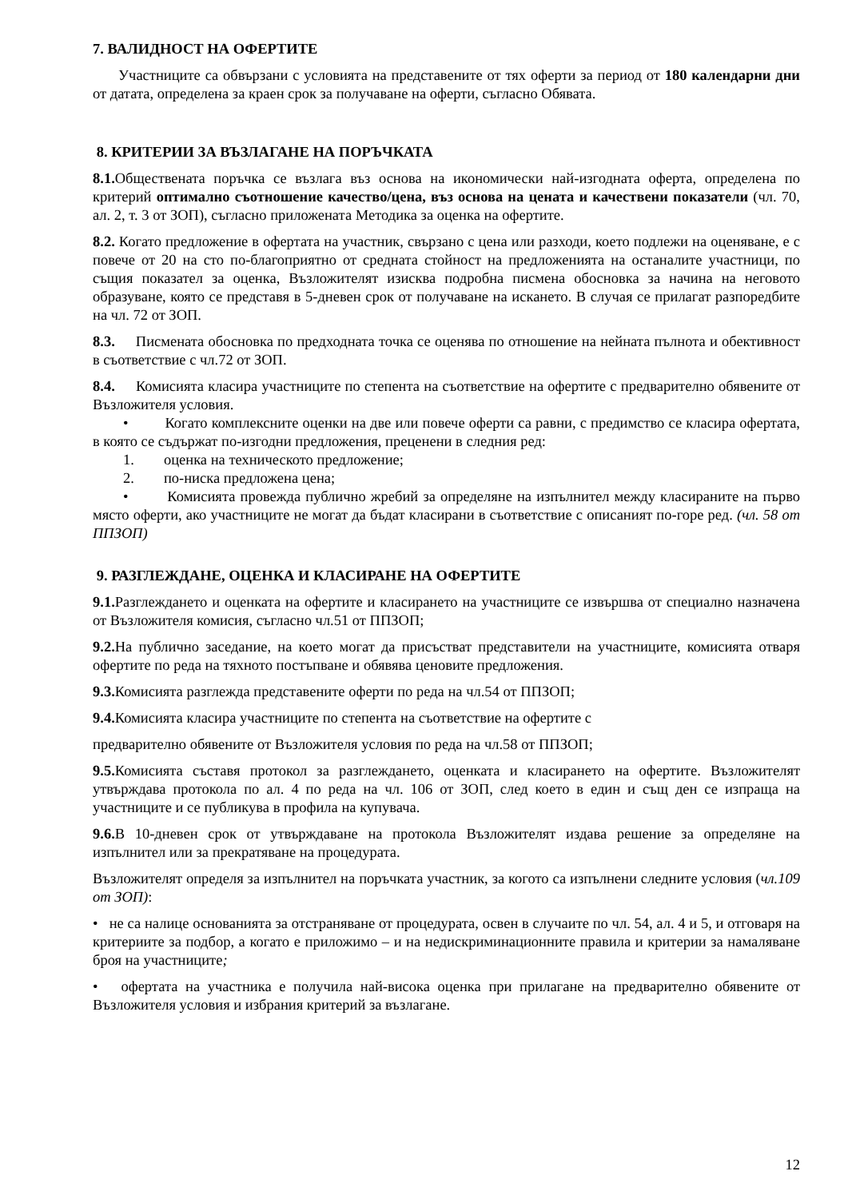7. ВАЛИДНОСТ НА ОФЕРТИТЕ
Участниците са обвързани с условията на представените от тях оферти за период от 180 календарни дни от датата, определена за краен срок за получаване на оферти, съгласно Обявата.
8. КРИТЕРИИ ЗА ВЪЗЛАГАНЕ НА ПОРЪЧКАТА
8.1. Обществената поръчка се възлага въз основа на икономически най-изгодната оферта, определена по критерий оптимално съотношение качество/цена, въз основа на цената и качествени показатели (чл. 70, ал. 2, т. 3 от ЗОП), съгласно приложената Методика за оценка на офертите.
8.2. Когато предложение в офертата на участник, свързано с цена или разходи, което подлежи на оценяване, е с повече от 20 на сто по-благоприятно от средната стойност на предложенията на останалите участници, по същия показател за оценка, Възложителят изисква подробна писмена обосновка за начина на неговото образуване, която се представя в 5-дневен срок от получаване на искането. В случая се прилагат разпоредбите на чл. 72 от ЗОП.
8.3. Писмената обосновка по предходната точка се оценява по отношение на нейната пълнота и обективност в съответствие с чл.72 от ЗОП.
8.4. Комисията класира участниците по степента на съответствие на офертите с предварително обявените от Възложителя условия.
• Когато комплексните оценки на две или повече оферти са равни, с предимство се класира офертата, в която се съдържат по-изгодни предложения, преценени в следния ред:
1. оценка на техническото предложение;
2. по-ниска предложена цена;
• Комисията провежда публично жребий за определяне на изпълнител между класираните на първо място оферти, ако участниците не могат да бъдат класирани в съответствие с описаният по-горе ред. (чл. 58 от ППЗОП)
9. РАЗГЛЕЖДАНЕ, ОЦЕНКА И КЛАСИРАНЕ НА ОФЕРТИТЕ
9.1. Разглеждането и оценката на офертите и класирането на участниците се извършва от специално назначена от Възложителя комисия, съгласно чл.51 от ППЗОП;
9.2. На публично заседание, на което могат да присъстват представители на участниците, комисията отваря офертите по реда на тяхното постъпване и обявява ценовите предложения.
9.3. Комисията разглежда представените оферти по реда на чл.54 от ППЗОП;
9.4. Комисията класира участниците по степента на съответствие на офертите с
предварително обявените от Възложителя условия по реда на чл.58 от ППЗОП;
9.5. Комисията съставя протокол за разглеждането, оценката и класирането на офертите. Възложителят утвърждава протокола по ал. 4 по реда на чл. 106 от ЗОП, след което в един и същ ден се изпраща на участниците и се публикува в профила на купувача.
9.6. В 10-дневен срок от утвърждаване на протокола Възложителят издава решение за определяне на изпълнител или за прекратяване на процедурата.
Възложителят определя за изпълнител на поръчката участник, за когото са изпълнени следните условия (чл.109 от ЗОП):
• не са налице основанията за отстраняване от процедурата, освен в случаите по чл. 54, ал. 4 и 5, и отговаря на критериите за подбор, а когато е приложимо – и на недискриминационните правила и критерии за намаляване броя на участниците;
• офертата на участника е получила най-висока оценка при прилагане на предварително обявените от Възложителя условия и избрания критерий за възлагане.
12